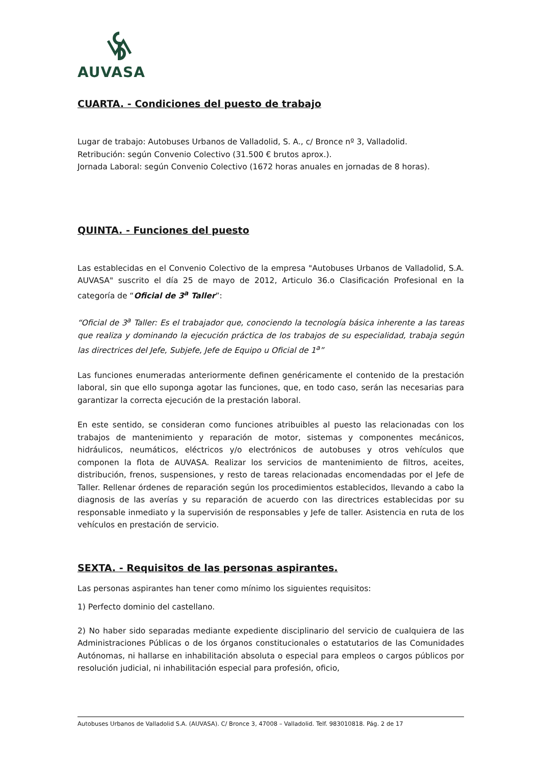AUVASA
CUARTA. - Condiciones del puesto de trabajo
Lugar de trabajo: Autobuses Urbanos de Valladolid, S. A., c/ Bronce nº 3, Valladolid.
Retribución: según Convenio Colectivo (31.500 € brutos aprox.).
Jornada Laboral: según Convenio Colectivo (1672 horas anuales en jornadas de 8 horas).
QUINTA. - Funciones del puesto
Las establecidas en el Convenio Colectivo de la empresa "Autobuses Urbanos de Valladolid, S.A. AUVASA" suscrito el día 25 de mayo de 2012, Articulo 36.o Clasificación Profesional en la categoría de “Oficial de 3<sup>a</sup> Taller”:
“Oficial de 3<sup>a</sup> Taller: Es el trabajador que, conociendo la tecnología básica inherente a las tareas que realiza y dominando la ejecución práctica de los trabajos de su especialidad, trabaja según las directrices del Jefe, Subjefe, Jefe de Equipo u Oficial de 1<sup>a</sup>”
Las funciones enumeradas anteriormente definen genéricamente el contenido de la prestación laboral, sin que ello suponga agotar las funciones, que, en todo caso, serán las necesarias para garantizar la correcta ejecución de la prestación laboral.
En este sentido, se consideran como funciones atribuibles al puesto las relacionadas con los trabajos de mantenimiento y reparación de motor, sistemas y componentes mecánicos, hidráulicos, neumáticos, eléctricos y/o electrónicos de autobuses y otros vehículos que componen la flota de AUVASA. Realizar los servicios de mantenimiento de filtros, aceites, distribución, frenos, suspensiones, y resto de tareas relacionadas encomendadas por el Jefe de Taller. Rellenar órdenes de reparación según los procedimientos establecidos, llevando a cabo la diagnosis de las averías y su reparación de acuerdo con las directrices establecidas por su responsable inmediato y la supervisión de responsables y Jefe de taller. Asistencia en ruta de los vehículos en prestación de servicio.
SEXTA. - Requisitos de las personas aspirantes.
Las personas aspirantes han tener como mínimo los siguientes requisitos:
1) Perfecto dominio del castellano.
2) No haber sido separadas mediante expediente disciplinario del servicio de cualquiera de las Administraciones Públicas o de los órganos constitucionales o estatutarios de las Comunidades Autónomas, ni hallarse en inhabilitación absoluta o especial para empleos o cargos públicos por resolución judicial, ni inhabilitación especial para profesión, oficio,
Autobuses Urbanos de Valladolid S.A. (AUVASA). C/ Bronce 3, 47008 – Valladolid. Telf. 983010818. Pág. 2 de 17